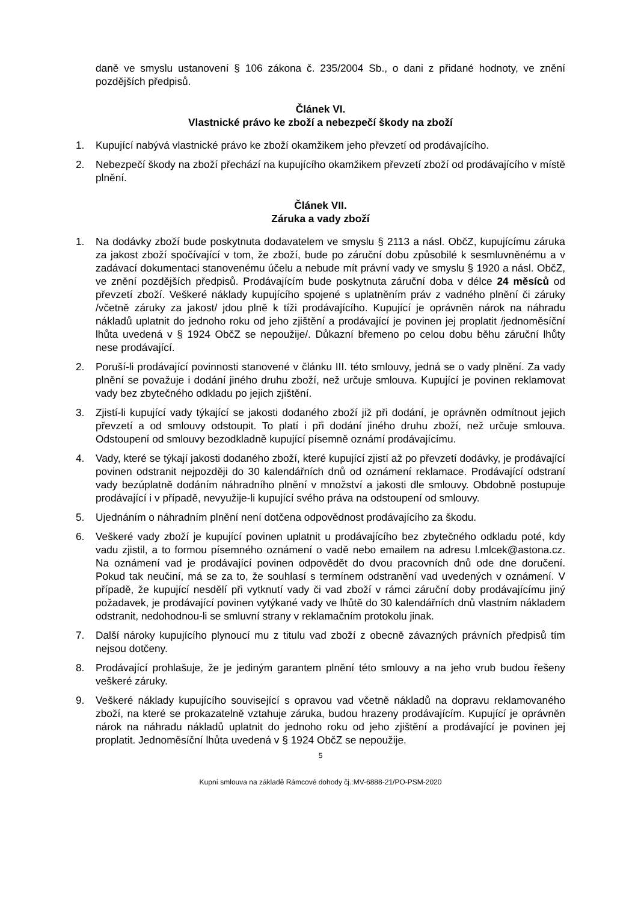daně ve smyslu ustanovení § 106 zákona č. 235/2004 Sb., o dani z přidané hodnoty, ve znění pozdějších předpisů.
Článek VI.
Vlastnické právo ke zboží a nebezpečí škody na zboží
1. Kupující nabývá vlastnické právo ke zboží okamžikem jeho převzetí od prodávajícího.
2. Nebezpečí škody na zboží přechází na kupujícího okamžikem převzetí zboží od prodávajícího v místě plnění.
Článek VII.
Záruka a vady zboží
1. Na dodávky zboží bude poskytnuta dodavatelem ve smyslu § 2113 a násl. ObčZ, kupujícímu záruka za jakost zboží spočívající v tom, že zboží, bude po záruční dobu způsobilé k sesmluvněnému a v zadávací dokumentaci stanovenému účelu a nebude mít právní vady ve smyslu § 1920 a násl. ObčZ, ve znění pozdějších předpisů. Prodávajícím bude poskytnuta záruční doba v délce 24 měsíců od převzetí zboží. Veškeré náklady kupujícího spojené s uplatněním práv z vadného plnění či záruky /včetně záruky za jakost/ jdou plně k tíži prodávajícího. Kupující je oprávněn nárok na náhradu nákladů uplatnit do jednoho roku od jeho zjištění a prodávající je povinen jej proplatit /jednoměsíční lhůta uvedená v § 1924 ObčZ se nepoužije/. Důkazní břemeno po celou dobu běhu záruční lhůty nese prodávající.
2. Poruší-li prodávající povinnosti stanovené v článku III. této smlouvy, jedná se o vady plnění. Za vady plnění se považuje i dodání jiného druhu zboží, než určuje smlouva. Kupující je povinen reklamovat vady bez zbytečného odkladu po jejich zjištění.
3. Zjistí-li kupující vady týkající se jakosti dodaného zboží již při dodání, je oprávněn odmítnout jejich převzetí a od smlouvy odstoupit. To platí i při dodání jiného druhu zboží, než určuje smlouva. Odstoupení od smlouvy bezodkladně kupující písemně oznámí prodávajícímu.
4. Vady, které se týkají jakosti dodaného zboží, které kupující zjistí až po převzetí dodávky, je prodávající povinen odstranit nejpozději do 30 kalendářních dnů od oznámení reklamace. Prodávající odstraní vady bezúplatně dodáním náhradního plnění v množství a jakosti dle smlouvy. Obdobně postupuje prodávající i v případě, nevyužije-li kupující svého práva na odstoupení od smlouvy.
5. Ujednáním o náhradním plnění není dotčena odpovědnost prodávajícího za škodu.
6. Veškeré vady zboží je kupující povinen uplatnit u prodávajícího bez zbytečného odkladu poté, kdy vadu zjistil, a to formou písemného oznámení o vadě nebo emailem na adresu l.mlcek@astona.cz. Na oznámení vad je prodávající povinen odpovědět do dvou pracovních dnů ode dne doručení. Pokud tak neučiní, má se za to, že souhlasí s termínem odstranění vad uvedených v oznámení. V případě, že kupující nesdělí při vytknutí vady či vad zboží v rámci záruční doby prodávajícímu jiný požadavek, je prodávající povinen vytýkané vady ve lhůtě do 30 kalendářních dnů vlastním nákladem odstranit, nedohodnou-li se smluvní strany v reklamačním protokolu jinak.
7. Další nároky kupujícího plynoucí mu z titulu vad zboží z obecně závazných právních předpisů tím nejsou dotčeny.
8. Prodávající prohlašuje, že je jediným garantem plnění této smlouvy a na jeho vrub budou řešeny veškeré záruky.
9. Veškeré náklady kupujícího související s opravou vad včetně nákladů na dopravu reklamovaného zboží, na které se prokazatelně vztahuje záruka, budou hrazeny prodávajícím. Kupující je oprávněn nárok na náhradu nákladů uplatnit do jednoho roku od jeho zjištění a prodávající je povinen jej proplatit. Jednoměsíční lhůta uvedená v § 1924 ObčZ se nepoužije.
5
Kupní smlouva na základě Rámcové dohody čj.:MV-6888-21/PO-PSM-2020